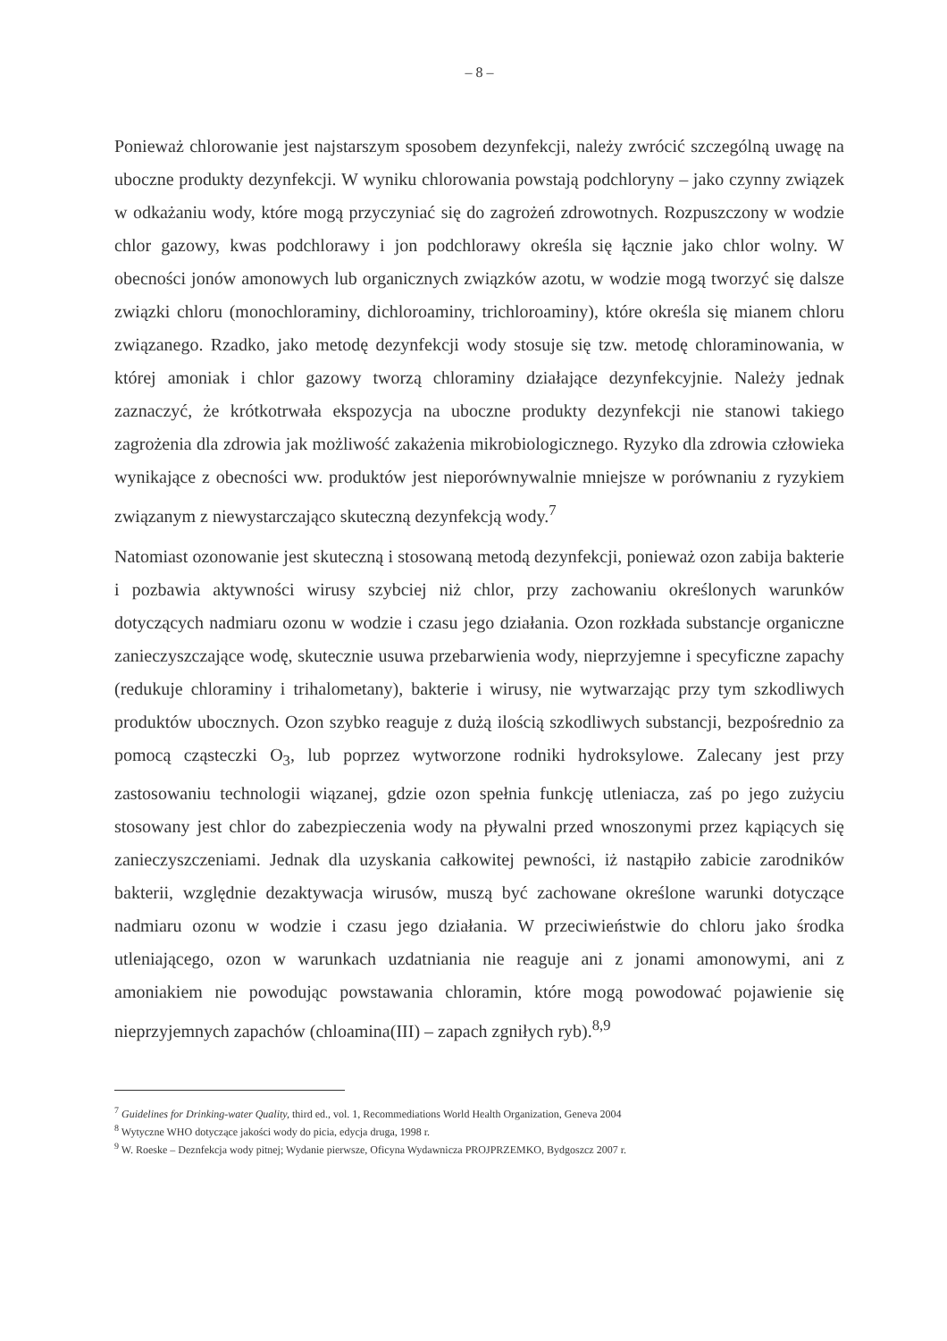– 8 –
Ponieważ chlorowanie jest najstarszym sposobem dezynfekcji, należy zwrócić szczególną uwagę na uboczne produkty dezynfekcji. W wyniku chlorowania powstają podchloryny – jako czynny związek w odkażaniu wody, które mogą przyczyniać się do zagrożeń zdrowotnych. Rozpuszczony w wodzie chlor gazowy, kwas podchlorawy i jon podchlorawy określa się łącznie jako chlor wolny. W obecności jonów amonowych lub organicznych związków azotu, w wodzie mogą tworzyć się dalsze związki chloru (monochloraminy, dichloroaminy, trichloroaminy), które określa się mianem chloru związanego. Rzadko, jako metodę dezynfekcji wody stosuje się tzw. metodę chloraminowania, w której amoniak i chlor gazowy tworzą chloraminy działające dezynfekcyjnie. Należy jednak zaznaczyć, że krótkotrwała ekspozycja na uboczne produkty dezynfekcji nie stanowi takiego zagrożenia dla zdrowia jak możliwość zakażenia mikrobiologicznego. Ryzyko dla zdrowia człowieka wynikające z obecności ww. produktów jest nieporównywalnie mniejsze w porównaniu z ryzykiem związanym z niewystarczająco skuteczną dezynfekcją wody.<sup>7</sup>
Natomiast ozonowanie jest skuteczną i stosowaną metodą dezynfekcji, ponieważ ozon zabija bakterie i pozbawia aktywności wirusy szybciej niż chlor, przy zachowaniu określonych warunków dotyczących nadmiaru ozonu w wodzie i czasu jego działania. Ozon rozkłada substancje organiczne zanieczyszczające wodę, skutecznie usuwa przebarwienia wody, nieprzyjemne i specyficzne zapachy (redukuje chloraminy i trihalometany), bakterie i wirusy, nie wytwarzając przy tym szkodliwych produktów ubocznych. Ozon szybko reaguje z dużą ilością szkodliwych substancji, bezpośrednio za pomocą cząsteczki O<sub>3</sub>, lub poprzez wytworzone rodniki hydroksylowe. Zalecany jest przy zastosowaniu technologii wiązanej, gdzie ozon spełnia funkcję utleniacza, zaś po jego zużyciu stosowany jest chlor do zabezpieczenia wody na pływalni przed wnoszonymi przez kąpiących się zanieczyszczeniami. Jednak dla uzyskania całkowitej pewności, iż nastąpiło zabicie zarodników bakterii, względnie dezaktywacja wirusów, muszą być zachowane określone warunki dotyczące nadmiaru ozonu w wodzie i czasu jego działania. W przeciwieństwie do chloru jako środka utleniającego, ozon w warunkach uzdatniania nie reaguje ani z jonami amonowymi, ani z amoniakiem nie powodując powstawania chloramin, które mogą powodować pojawienie się nieprzyjemnych zapachów (chloamina(III) – zapach zgniłych ryb).<sup>8,9</sup>
<sup>7</sup> Guidelines for Drinking-water Quality, third ed., vol. 1, Recommediations World Health Organization, Geneva 2004
<sup>8</sup> Wytyczne WHO dotyczące jakości wody do picia, edycja druga, 1998 r.
<sup>9</sup> W. Roeske – Deznfekcja wody pitnej; Wydanie pierwsze, Oficyna Wydawnicza PROJPRZEMKO, Bydgoszcz 2007 r.